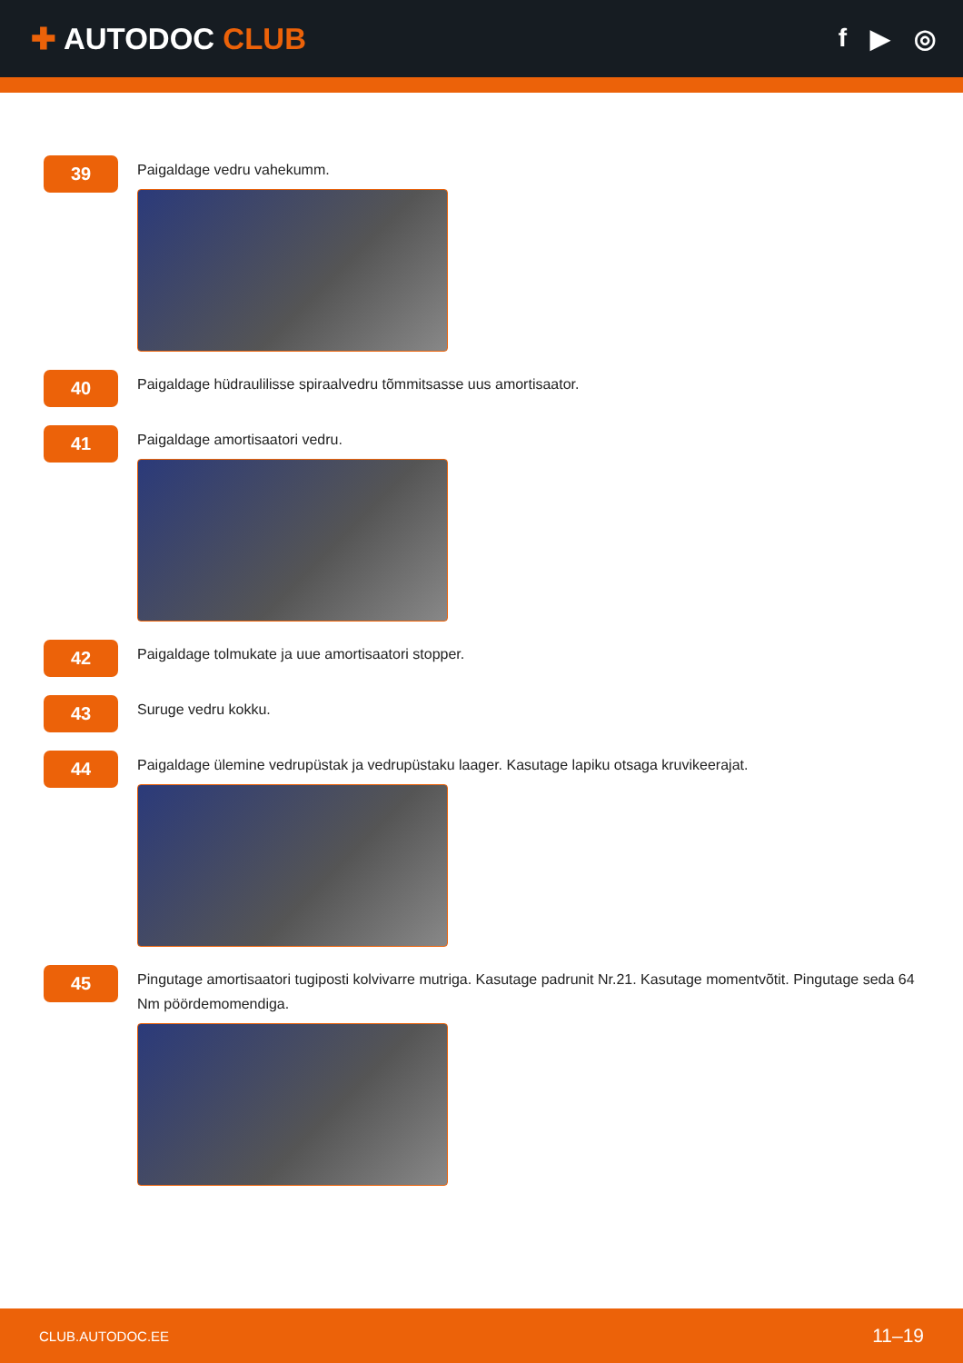✚ AUTODOC CLUB
f ▶ ◎
39
Paigaldage vedru vahekumm.
40
Paigaldage hüdraulilisse spiraalvedru tõmmitsasse uus amortisaator.
41
Paigaldage amortisaatori vedru.
42
Paigaldage tolmukate ja uue amortisaatori stopper.
43
Suruge vedru kokku.
44
Paigaldage ülemine vedrupüstak ja vedrupüstaku laager. Kasutage lapiku otsaga kruvikeerajat.
45
Pingutage amortisaatori tugiposti kolvivarre mutriga. Kasutage padrunit Nr.21. Kasutage momentvõtit. Pingutage seda 64 Nm pöördemomendiga.
CLUB.AUTODOC.EE 11–19